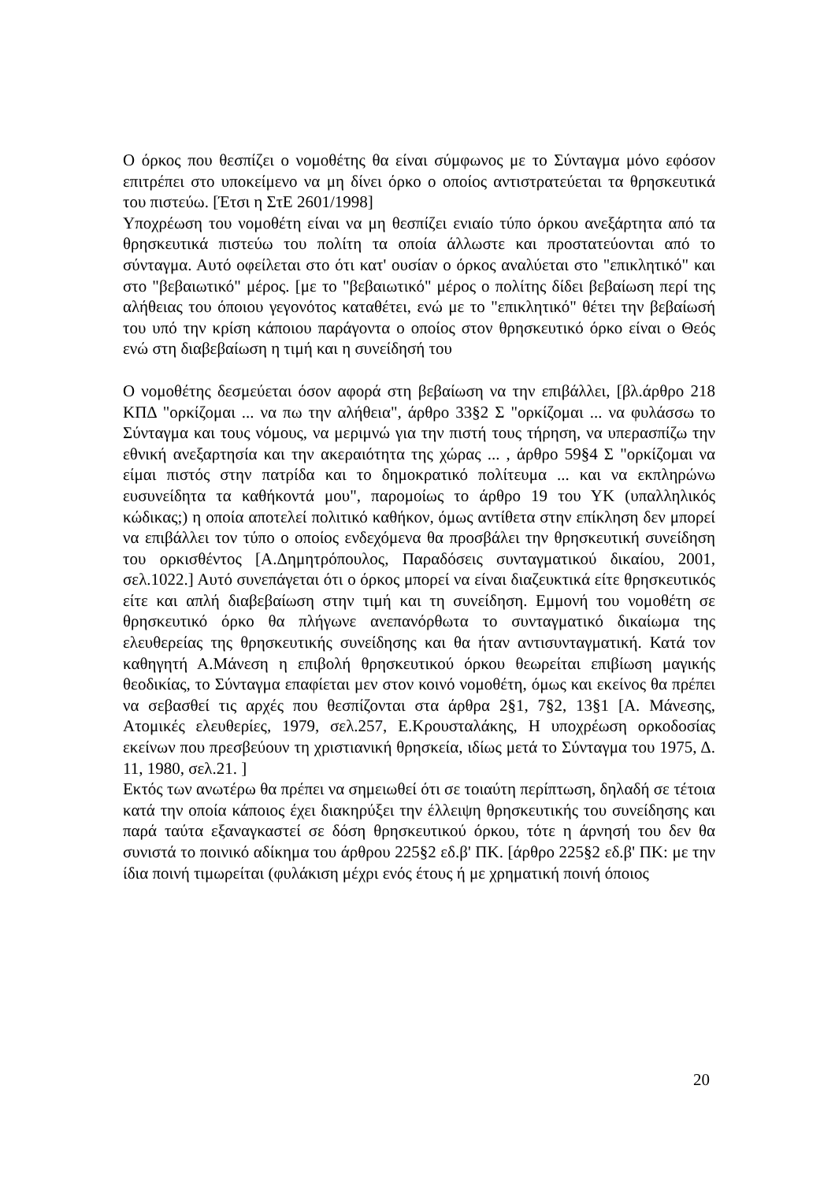Ο όρκος που θεσπίζει ο νομοθέτης θα είναι σύμφωνος με το Σύνταγμα μόνο εφόσον επιτρέπει στο υποκείμενο να μη δίνει όρκο ο οποίος αντιστρατεύεται τα θρησκευτικά του πιστεύω. [Έτσι η ΣτΕ 2601/1998]
Υποχρέωση του νομοθέτη είναι να μη θεσπίζει ενιαίο τύπο όρκου ανεξάρτητα από τα θρησκευτικά πιστεύω του πολίτη τα οποία άλλωστε και προστατεύονται από το σύνταγμα. Αυτό οφείλεται στο ότι κατ' ουσίαν ο όρκος αναλύεται στο "επικλητικό" και στο "βεβαιωτικό" μέρος. [με το "βεβαιωτικό" μέρος ο πολίτης δίδει βεβαίωση περί της αλήθειας του όποιου γεγονότος καταθέτει, ενώ με το "επικλητικό" θέτει την βεβαίωσή του υπό την κρίση κάποιου παράγοντα ο οποίος στον θρησκευτικό όρκο είναι ο Θεός ενώ στη διαβεβαίωση η τιμή και η συνείδησή του
Ο νομοθέτης δεσμεύεται όσον αφορά στη βεβαίωση να την επιβάλλει, [βλ.άρθρο 218 ΚΠΔ "ορκίζομαι ... να πω την αλήθεια", άρθρο 33§2 Σ "ορκίζομαι ... να φυλάσσω το Σύνταγμα και τους νόμους, να μεριμνώ για την πιστή τους τήρηση, να υπερασπίζω την εθνική ανεξαρτησία και την ακεραιότητα της χώρας ... , άρθρο 59§4 Σ "ορκίζομαι να είμαι πιστός στην πατρίδα και το δημοκρατικό πολίτευμα ... και να εκπληρώνω ευσυνείδητα τα καθήκοντά μου", παρομοίως το άρθρο 19 του ΥΚ (υπαλληλικός κώδικας;) η οποία αποτελεί πολιτικό καθήκον, όμως αντίθετα στην επίκληση δεν μπορεί να επιβάλλει τον τύπο ο οποίος ενδεχόμενα θα προσβάλει την θρησκευτική συνείδηση του ορκισθέντος [Α.Δημητρόπουλος, Παραδόσεις συνταγματικού δικαίου, 2001, σελ.1022.] Αυτό συνεπάγεται ότι ο όρκος μπορεί να είναι διαζευκτικά είτε θρησκευτικός είτε και απλή διαβεβαίωση στην τιμή και τη συνείδηση. Εμμονή του νομοθέτη σε θρησκευτικό όρκο θα πλήγωνε ανεπανόρθωτα το συνταγματικό δικαίωμα της ελευθερείας της θρησκευτικής συνείδησης και θα ήταν αντισυνταγματική. Κατά τον καθηγητή Α.Μάνεση η επιβολή θρησκευτικού όρκου θεωρείται επιβίωση μαγικής θεοδικίας, το Σύνταγμα επαφίεται μεν στον κοινό νομοθέτη, όμως και εκείνος θα πρέπει να σεβασθεί τις αρχές που θεσπίζονται στα άρθρα 2§1, 7§2, 13§1 [Α. Μάνεσης, Ατομικές ελευθερίες, 1979, σελ.257, Ε.Κρουσταλάκης, Η υποχρέωση ορκοδοσίας εκείνων που πρεσβεύουν τη χριστιανική θρησκεία, ιδίως μετά το Σύνταγμα του 1975, Δ. 11, 1980, σελ.21. ]
Εκτός των ανωτέρω θα πρέπει να σημειωθεί ότι σε τοιαύτη περίπτωση, δηλαδή σε τέτοια κατά την οποία κάποιος έχει διακηρύξει την έλλειψη θρησκευτικής του συνείδησης και παρά ταύτα εξαναγκαστεί σε δόση θρησκευτικού όρκου, τότε η άρνησή του δεν θα συνιστά το ποινικό αδίκημα του άρθρου 225§2 εδ.β' ΠΚ. [άρθρο 225§2 εδ.β' ΠΚ: με την ίδια ποινή τιμωρείται (φυλάκιση μέχρι ενός έτους ή με χρηματική ποινή όποιος
20